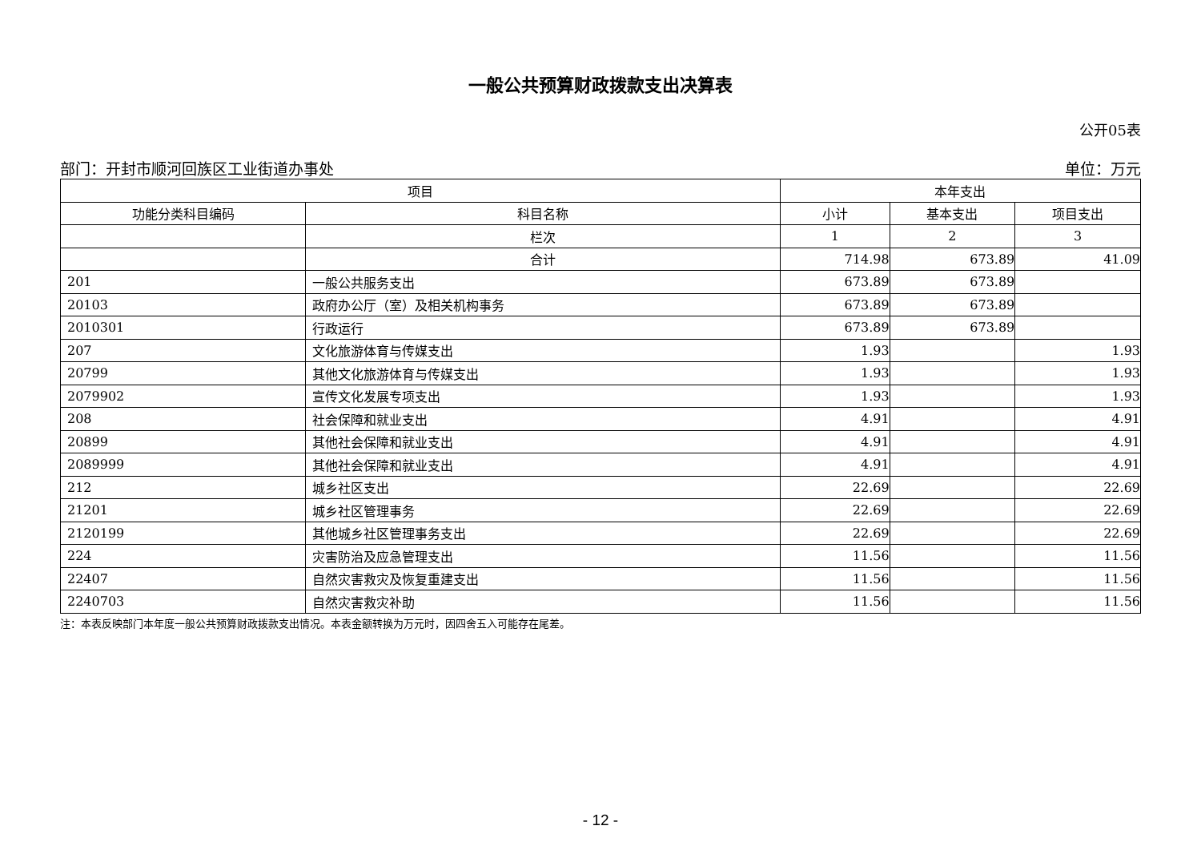一般公共预算财政拨款支出决算表
公开05表
部门：开封市顺河回族区工业街道办事处 单位：万元
| 项目 | | 本年支出 | | |
| --- | --- | --- | --- | --- |
| 功能分类科目编码 | 科目名称 | 小计 | 基本支出 | 项目支出 |
| | 栏次 | 1 | 2 | 3 |
| | 合计 | 714.98 | 673.89 | 41.09 |
| 201 | 一般公共服务支出 | 673.89 | 673.89 | |
| 20103 | 政府办公厅（室）及相关机构事务 | 673.89 | 673.89 | |
| 2010301 | 行政运行 | 673.89 | 673.89 | |
| 207 | 文化旅游体育与传媒支出 | 1.93 | | 1.93 |
| 20799 | 其他文化旅游体育与传媒支出 | 1.93 | | 1.93 |
| 2079902 | 宣传文化发展专项支出 | 1.93 | | 1.93 |
| 208 | 社会保障和就业支出 | 4.91 | | 4.91 |
| 20899 | 其他社会保障和就业支出 | 4.91 | | 4.91 |
| 2089999 | 其他社会保障和就业支出 | 4.91 | | 4.91 |
| 212 | 城乡社区支出 | 22.69 | | 22.69 |
| 21201 | 城乡社区管理事务 | 22.69 | | 22.69 |
| 2120199 | 其他城乡社区管理事务支出 | 22.69 | | 22.69 |
| 224 | 灾害防治及应急管理支出 | 11.56 | | 11.56 |
| 22407 | 自然灾害救灾及恢复重建支出 | 11.56 | | 11.56 |
| 2240703 | 自然灾害救灾补助 | 11.56 | | 11.56 |
注：本表反映部门本年度一般公共预算财政拨款支出情况。本表金额转换为万元时，因四舍五入可能存在尾差。
- 12 -